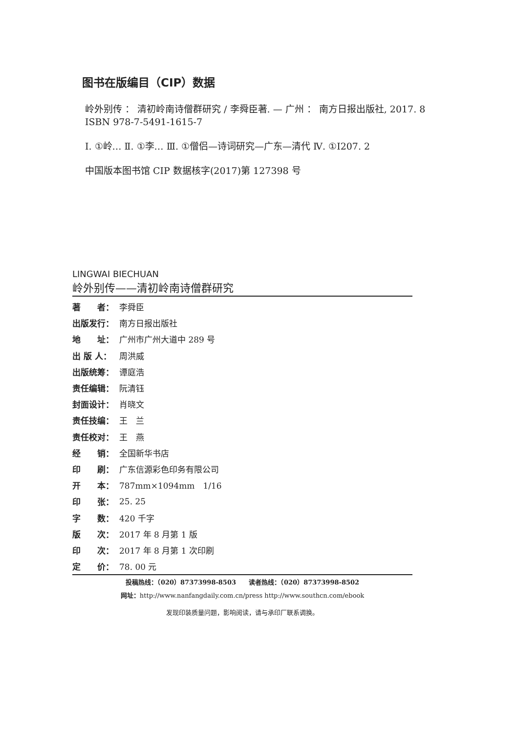图书在版编目（CIP）数据
岭外别传 ： 清初岭南诗僧群研究 / 李舜臣著. — 广州 ： 南方日报出版社, 2017. 8
ISBN 978-7-5491-1615-7
Ⅰ. ①岭… Ⅱ. ①李… Ⅲ. ①僧侣—诗词研究—广东—清代 Ⅳ. ①I207. 2
中国版本图书馆 CIP 数据核字(2017)第 127398 号
LINGWAI BIECHUAN
岭外别传——清初岭南诗僧群研究
| 著 者： | 李舜臣 |
| 出版发行： | 南方日报出版社 |
| 地 址： | 广州市广州大道中 289 号 |
| 出 版 人： | 周洪威 |
| 出版统筹： | 谭庭浩 |
| 责任编辑： | 阮清钰 |
| 封面设计： | 肖晓文 |
| 责任技编： | 王 兰 |
| 责任校对： | 王 燕 |
| 经 销： | 全国新华书店 |
| 印 刷： | 广东信源彩色印务有限公司 |
| 开 本： | 787mm×1094mm 1/16 |
| 印 张： | 25. 25 |
| 字 数： | 420 千字 |
| 版 次： | 2017 年 8 月第 1 版 |
| 印 次： | 2017 年 8 月第 1 次印刷 |
| 定 价： | 78. 00 元 |
投稿热线：（020）87373998-8503　　读者热线：（020）87373998-8502
网址：http://www.nanfangdaily.com.cn/press http://www.southcn.com/ebook
发现印装质量问题，影响阅读，请与承印厂联系调换。